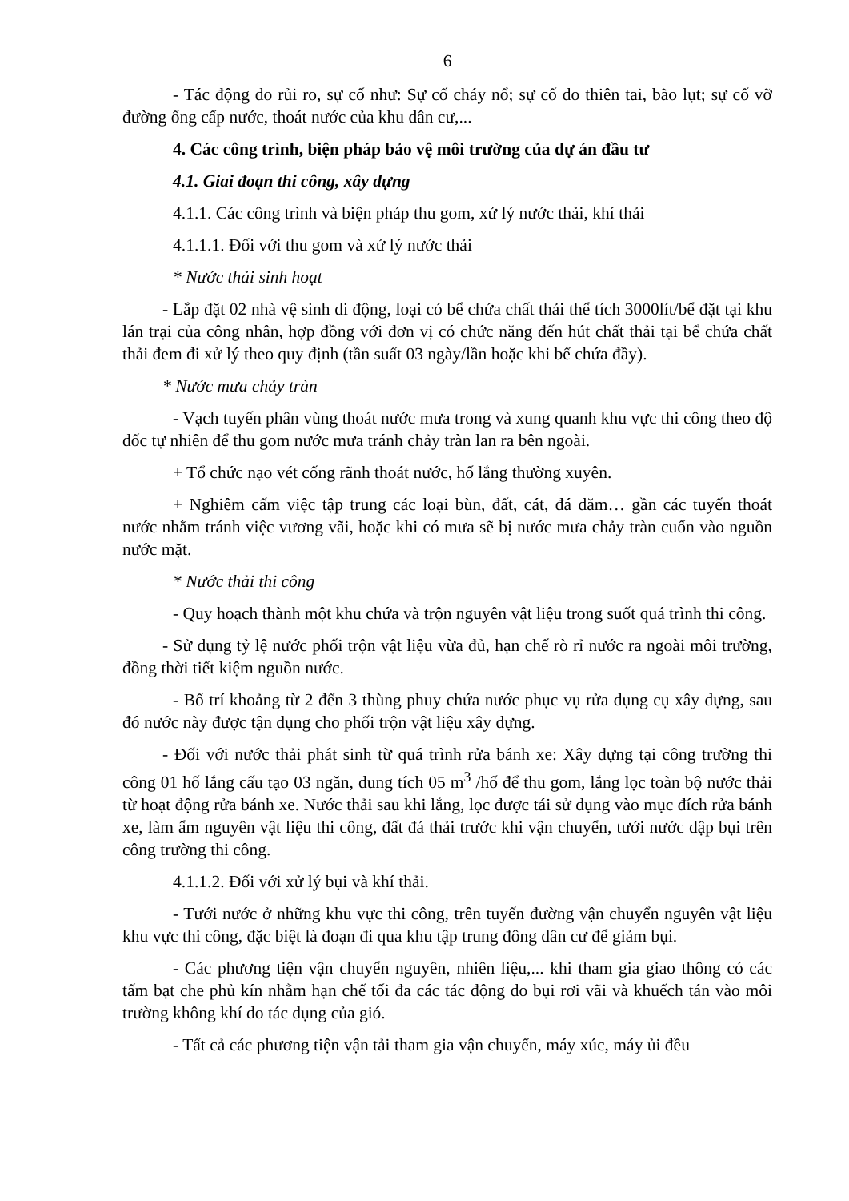6
- Tác động do rủi ro, sự cố như: Sự cố cháy nổ; sự cố do thiên tai, bão lụt; sự cố vỡ đường ống cấp nước, thoát nước của khu dân cư,...
4. Các công trình, biện pháp bảo vệ môi trường của dự án đầu tư
4.1. Giai đoạn thi công, xây dựng
4.1.1. Các công trình và biện pháp thu gom, xử lý nước thải, khí thải
4.1.1.1. Đối với thu gom và xử lý nước thải
* Nước thải sinh hoạt
- Lắp đặt 02 nhà vệ sinh di động, loại có bể chứa chất thải thể tích 3000lít/bể đặt tại khu lán trại của công nhân, hợp đồng với đơn vị có chức năng đến hút chất thải tại bể chứa chất thải đem đi xử lý theo quy định (tần suất 03 ngày/lần hoặc khi bể chứa đầy).
* Nước mưa chảy tràn
- Vạch tuyến phân vùng thoát nước mưa trong và xung quanh khu vực thi công theo độ dốc tự nhiên để thu gom nước mưa tránh chảy tràn lan ra bên ngoài.
+ Tổ chức nạo vét cống rãnh thoát nước, hố lắng thường xuyên.
+ Nghiêm cấm việc tập trung các loại bùn, đất, cát, đá dăm… gần các tuyến thoát nước nhằm tránh việc vương vãi, hoặc khi có mưa sẽ bị nước mưa chảy tràn cuốn vào nguồn nước mặt.
* Nước thải thi công
- Quy hoạch thành một khu chứa và trộn nguyên vật liệu trong suốt quá trình thi công.
- Sử dụng tỷ lệ nước phối trộn vật liệu vừa đủ, hạn chế rò rỉ nước ra ngoài môi trường, đồng thời tiết kiệm nguồn nước.
- Bố trí khoảng từ 2 đến 3 thùng phuy chứa nước phục vụ rửa dụng cụ xây dựng, sau đó nước này được tận dụng cho phối trộn vật liệu xây dựng.
- Đối với nước thải phát sinh từ quá trình rửa bánh xe: Xây dựng tại công trường thi công 01 hố lắng cấu tạo 03 ngăn, dung tích 05 m<sup>3</sup> /hố để thu gom, lắng lọc toàn bộ nước thải từ hoạt động rửa bánh xe. Nước thải sau khi lắng, lọc được tái sử dụng vào mục đích rửa bánh xe, làm ẩm nguyên vật liệu thi công, đất đá thải trước khi vận chuyển, tưới nước dập bụi trên công trường thi công.
4.1.1.2. Đối với xử lý bụi và khí thải.
- Tưới nước ở những khu vực thi công, trên tuyến đường vận chuyển nguyên vật liệu khu vực thi công, đặc biệt là đoạn đi qua khu tập trung đông dân cư để giảm bụi.
- Các phương tiện vận chuyển nguyên, nhiên liệu,... khi tham gia giao thông có các tấm bạt che phủ kín nhằm hạn chế tối đa các tác động do bụi rơi vãi và khuếch tán vào môi trường không khí do tác dụng của gió.
- Tất cả các phương tiện vận tải tham gia vận chuyển, máy xúc, máy ủi đều